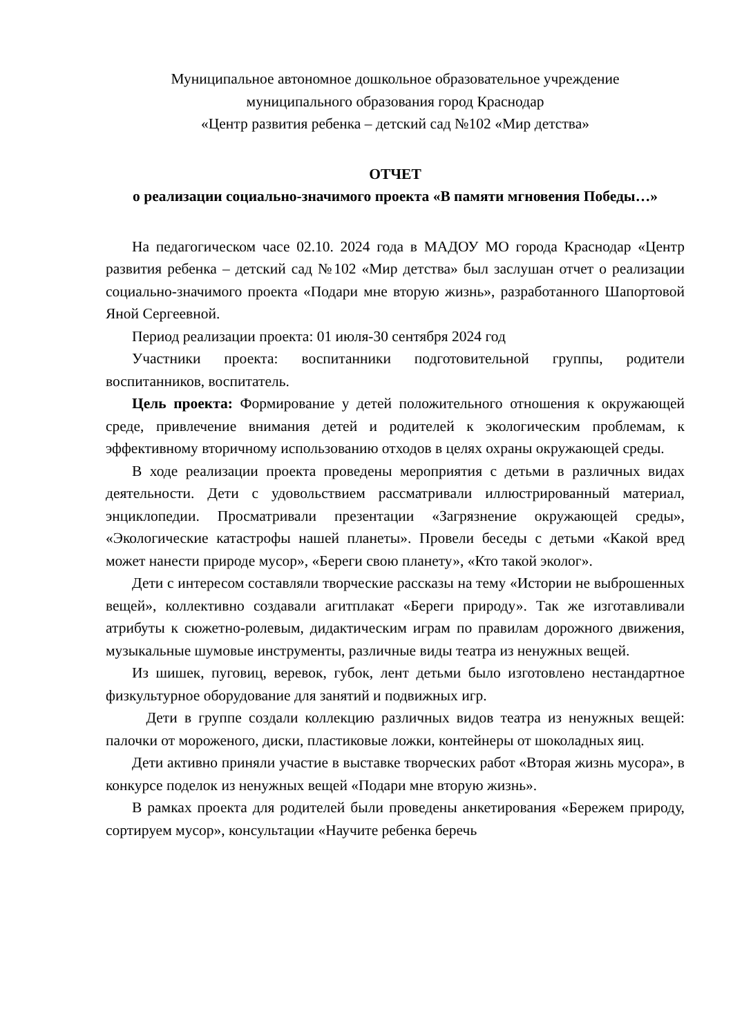Муниципальное автономное дошкольное образовательное учреждение
муниципального образования город Краснодар
«Центр развития ребенка – детский сад №102 «Мир детства»
ОТЧЕТ
о реализации социально-значимого проекта «В памяти мгновения Победы…»
На педагогическом часе 02.10. 2024 года в МАДОУ МО города Краснодар «Центр развития ребенка – детский сад №102 «Мир детства» был заслушан отчет о реализации социально-значимого проекта «Подари мне вторую жизнь», разработанного Шапортовой Яной Сергеевной.
Период реализации проекта: 01 июля-30 сентября 2024 год
Участники проекта: воспитанники подготовительной группы, родители воспитанников, воспитатель.
Цель проекта: Формирование у детей положительного отношения к окружающей среде, привлечение внимания детей и родителей к экологическим проблемам, к эффективному вторичному использованию отходов в целях охраны окружающей среды.
В ходе реализации проекта проведены мероприятия с детьми в различных видах деятельности. Дети с удовольствием рассматривали иллюстрированный материал, энциклопедии. Просматривали презентации «Загрязнение окружающей среды», «Экологические катастрофы нашей планеты». Провели беседы с детьми «Какой вред может нанести природе мусор», «Береги свою планету», «Кто такой эколог».
Дети с интересом составляли творческие рассказы на тему «Истории не выброшенных вещей», коллективно создавали агитплакат «Береги природу». Так же изготавливали атрибуты к сюжетно-ролевым, дидактическим играм по правилам дорожного движения, музыкальные шумовые инструменты, различные виды театра из ненужных вещей.
Из шишек, пуговиц, веревок, губок, лент детьми было изготовлено нестандартное физкультурное оборудование для занятий и подвижных игр.
Дети в группе создали коллекцию различных видов театра из ненужных вещей: палочки от мороженого, диски, пластиковые ложки, контейнеры от шоколадных яиц.
Дети активно приняли участие в выставке творческих работ «Вторая жизнь мусора», в конкурсе поделок из ненужных вещей «Подари мне вторую жизнь».
В рамках проекта для родителей были проведены анкетирования «Бережем природу, сортируем мусор», консультации «Научите ребенка беречь